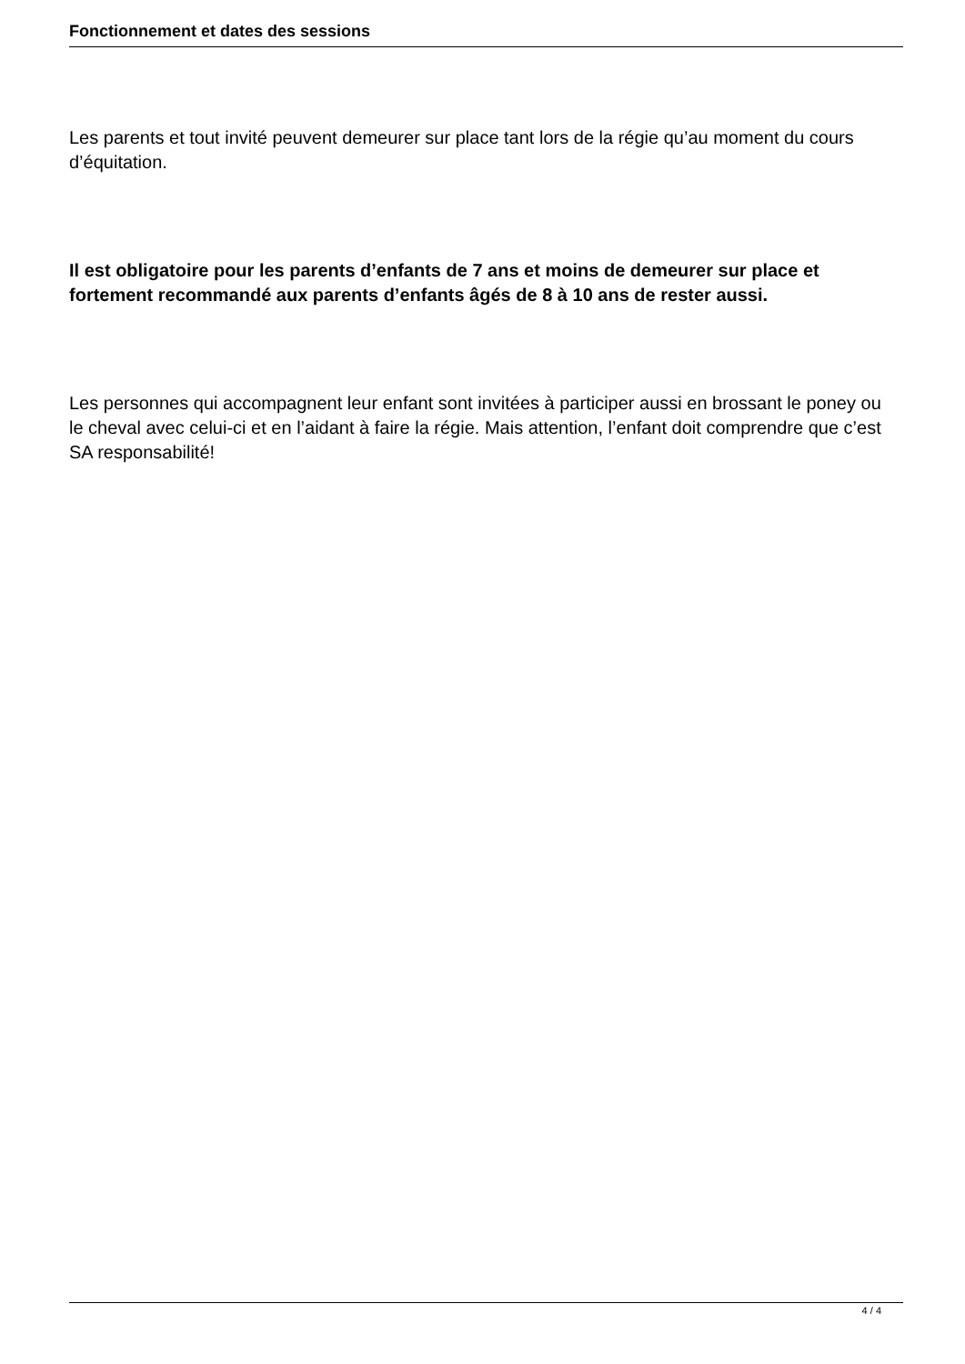Fonctionnement et dates des sessions
Les parents et tout invité peuvent demeurer sur place tant lors de la régie qu’au moment du cours d’équitation.
Il est obligatoire pour les parents d’enfants de 7 ans et moins de demeurer sur place et fortement recommandé aux parents d’enfants âgés de 8 à 10 ans de rester aussi.
Les personnes qui accompagnent leur enfant sont invitées à participer aussi en brossant le poney ou le cheval avec celui-ci et en l’aidant à faire la régie. Mais attention, l’enfant doit comprendre que c’est SA responsabilité!
4 / 4